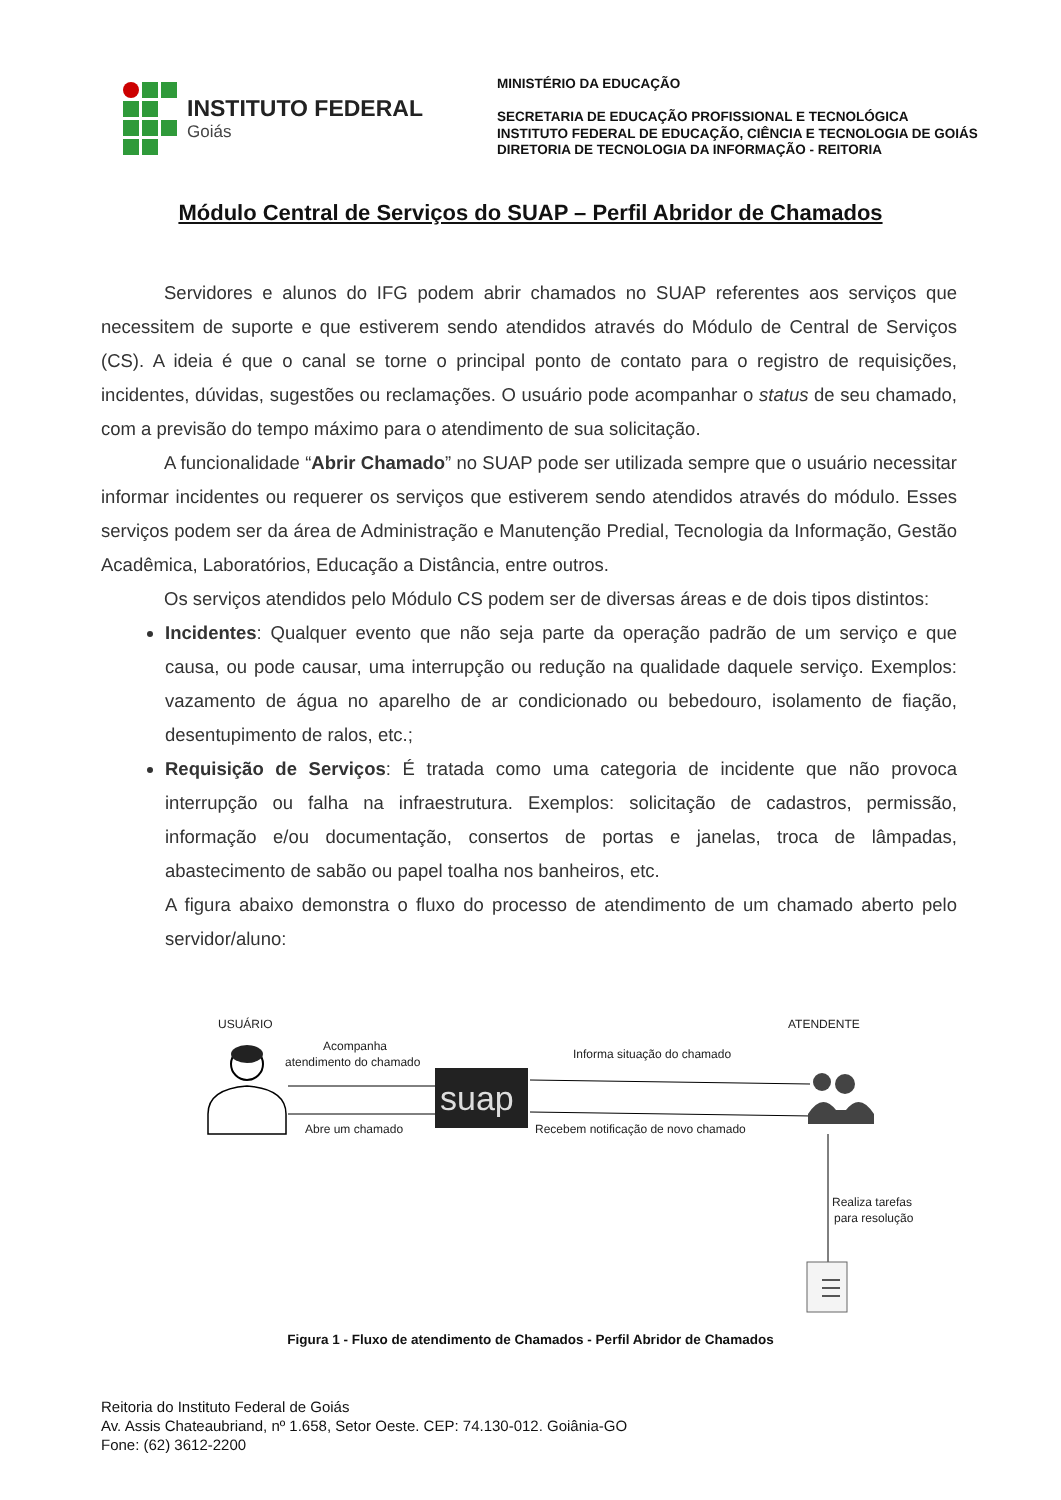INSTITUTO FEDERAL
Goiás
MINISTÉRIO DA EDUCAÇÃO
SECRETARIA DE EDUCAÇÃO PROFISSIONAL E TECNOLÓGICA
INSTITUTO FEDERAL DE EDUCAÇÃO, CIÊNCIA E TECNOLOGIA DE GOIÁS
DIRETORIA DE TECNOLOGIA DA INFORMAÇÃO - REITORIA
Módulo Central de Serviços do SUAP – Perfil Abridor de Chamados
Servidores e alunos do IFG podem abrir chamados no SUAP referentes aos serviços que necessitem de suporte e que estiverem sendo atendidos através do Módulo de Central de Serviços (CS). A ideia é que o canal se torne o principal ponto de contato para o registro de requisições, incidentes, dúvidas, sugestões ou reclamações. O usuário pode acompanhar o status de seu chamado, com a previsão do tempo máximo para o atendimento de sua solicitação.
A funcionalidade “Abrir Chamado” no SUAP pode ser utilizada sempre que o usuário necessitar informar incidentes ou requerer os serviços que estiverem sendo atendidos através do módulo. Esses serviços podem ser da área de Administração e Manutenção Predial, Tecnologia da Informação, Gestão Acadêmica, Laboratórios, Educação a Distância, entre outros.
Os serviços atendidos pelo Módulo CS podem ser de diversas áreas e de dois tipos distintos:
Incidentes: Qualquer evento que não seja parte da operação padrão de um serviço e que causa, ou pode causar, uma interrupção ou redução na qualidade daquele serviço. Exemplos: vazamento de água no aparelho de ar condicionado ou bebedouro, isolamento de fiação, desentupimento de ralos, etc.;
Requisição de Serviços: É tratada como uma categoria de incidente que não provoca interrupção ou falha na infraestrutura. Exemplos: solicitação de cadastros, permissão, informação e/ou documentação, consertos de portas e janelas, troca de lâmpadas, abastecimento de sabão ou papel toalha nos banheiros, etc.
A figura abaixo demonstra o fluxo do processo de atendimento de um chamado aberto pelo servidor/aluno:
USUÁRIO
ATENDENTE
Acompanha
atendimento do chamado
Abre um chamado
suap
Informa situação do chamado
Recebem notificação de novo chamado
Realiza tarefas
para resolução
Figura 1 - Fluxo de atendimento de Chamados - Perfil Abridor de Chamados
Reitoria do Instituto Federal de Goiás
Av. Assis Chateaubriand, nº 1.658, Setor Oeste. CEP: 74.130-012. Goiânia-GO
Fone: (62) 3612-2200